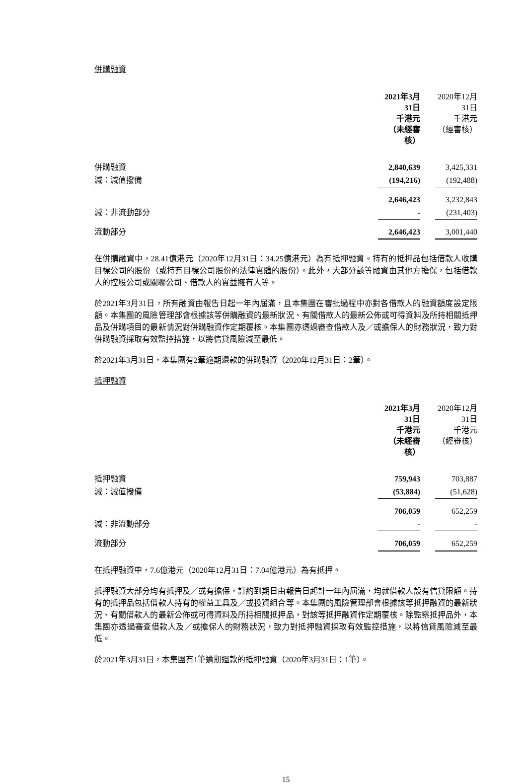併購融資
| | 2021年3月31日 千港元 （未經審核） | | 2020年12月31日 千港元 （經審核） |
| 併購融資 | 2,840,639 | | 3,425,331 |
| 減：減值撥備 | (194,216) | | (192,488) |
| | 2,646,423 | | 3,232,843 |
| 減：非流動部分 | - | | (231,403) |
| 流動部分 | 2,646,423 | | 3,001,440 |
在併購融資中，28.41億港元（2020年12月31日：34.25億港元）為有抵押融資。持有的抵押品包括借款人收購目標公司的股份（或持有目標公司股份的法律實體的股份）。此外，大部分該等融資由其他方擔保，包括借款人的控股公司或關聯公司、借款人的實益擁有人等。
於2021年3月31日，所有融資由報告日起一年內屆滿，且本集團在審批過程中亦對各借款人的融資額度設定限額。本集團的風險管理部會根據該等併購融資的最新狀況、有關借款人的最新公佈或可得資料及所持相關抵押品及併購項目的最新情況對併購融資作定期覆核。本集團亦透過審查借款人及／或擔保人的財務狀況，致力對併購融資採取有效監控措施，以將信貸風險減至最低。
於2021年3月31日，本集團有2筆逾期還款的併購融資（2020年12月31日：2筆）。
抵押融資
| | 2021年3月31日 千港元 （未經審核） | | 2020年12月31日 千港元 （經審核） |
| 抵押融資 | 759,943 | | 703,887 |
| 減：減值撥備 | (53,884) | | (51,628) |
| | 706,059 | | 652,259 |
| 減：非流動部分 | - | | - |
| 流動部分 | 706,059 | | 652,259 |
在抵押融資中，7.6億港元（2020年12月31日：7.04億港元）為有抵押。
抵押融資大部分均有抵押及／或有擔保，訂約到期日由報告日起計一年內屆滿，均就借款人設有信貸限額。持有的抵押品包括借款人持有的權益工具及／或投資組合等。本集團的風險管理部會根據該等抵押融資的最新狀況、有關借款人的最新公佈或可得資料及所持相關抵押品，對該等抵押融資作定期覆核。除監察抵押品外，本集團亦透過審查借款人及／或擔保人的財務狀況，致力對抵押融資採取有效監控措施，以將信貸風險減至最低。
於2021年3月31日，本集團有1筆逾期還款的抵押融資（2020年3月31日：1筆）。
15